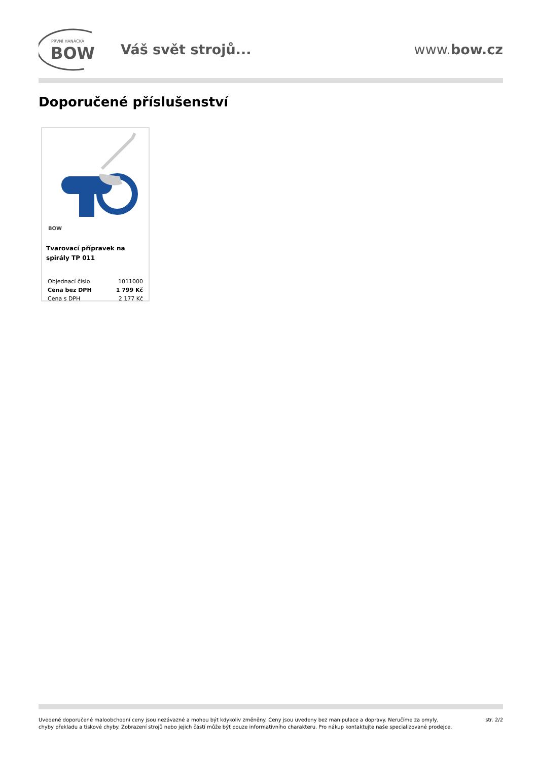PRVNÍ HANÁCKÁ
BOW
Váš svět strojů... www.bow.cz
Doporučené příslušenství
BOW
Tvarovací přípravek na spirály TP 011
| Objednací číslo | 1011000 |
| Cena bez DPH | 1 799 Kč |
| Cena s DPH | 2 177 Kč |
Uvedené doporučené maloobchodní ceny jsou nezávazné a mohou být kdykoliv změněny. Ceny jsou uvedeny bez manipulace a dopravy. Neručíme za omyly,
chyby překladu a tiskové chyby. Zobrazení strojů nebo jejich částí může být pouze informativního charakteru. Pro nákup kontaktujte naše specializované prodejce.
str. 2/2